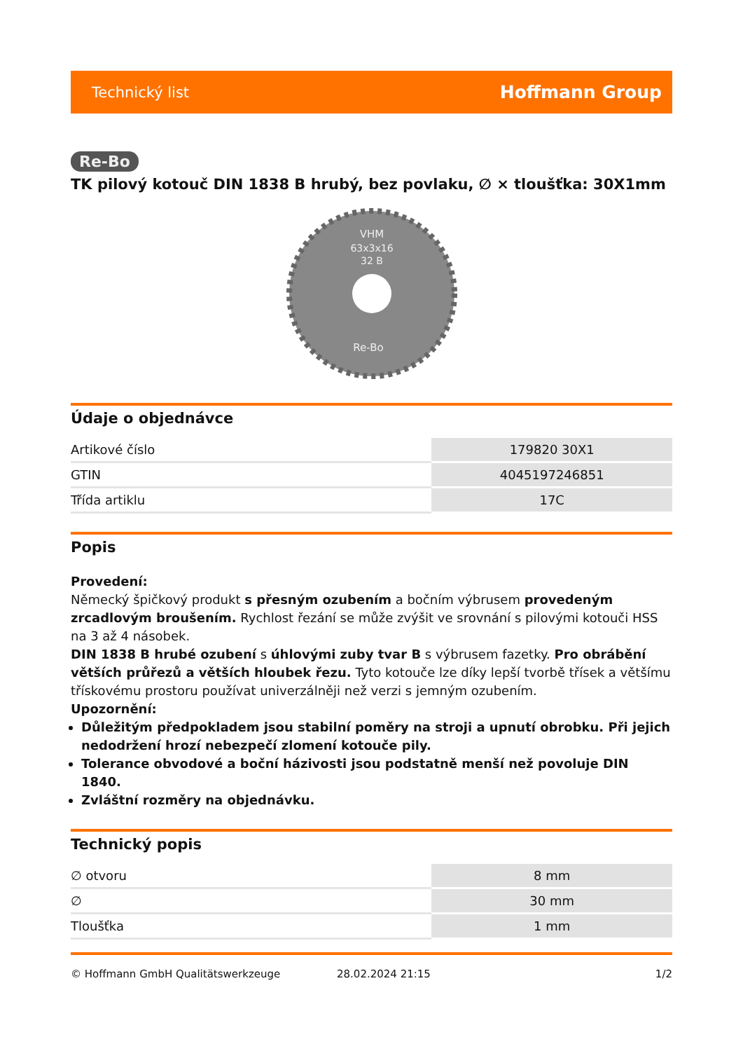Technický list Hoffmann Group
Re-Bo
TK pilový kotouč DIN 1838 B hrubý, bez povlaku, ∅ × tloušťka: 30X1mm
VHM
63x3x16
32 B
Re-Bo
Údaje o objednávce
| Artikové číslo | 179820 30X1 |
| GTIN | 4045197246851 |
| Třída artiklu | 17C |
Popis
Provedení:
Německý špičkový produkt s přesným ozubením a bočním výbrusem provedeným zrcadlovým broušením. Rychlost řezání se může zvýšit ve srovnání s pilovými kotouči HSS na 3 až 4 násobek.
DIN 1838 B hrubé ozubení s úhlovými zuby tvar B s výbrusem fazetky. Pro obrábění větších průřezů a větších hloubek řezu. Tyto kotouče lze díky lepší tvorbě třísek a většímu třískovému prostoru používat univerzálněji než verzi s jemným ozubením.
Upozornění:
Důležitým předpokladem jsou stabilní poměry na stroji a upnutí obrobku. Při jejich nedodržení hrozí nebezpečí zlomení kotouče pily.
Tolerance obvodové a boční házivosti jsou podstatně menší než povoluje DIN 1840.
Zvláštní rozměry na objednávku.
Technický popis
| ∅ otvoru | 8 mm |
| ∅ | 30 mm |
| Tloušťka | 1 mm |
© Hoffmann GmbH Qualitätswerkzeuge 28.02.2024 21:15 1/2